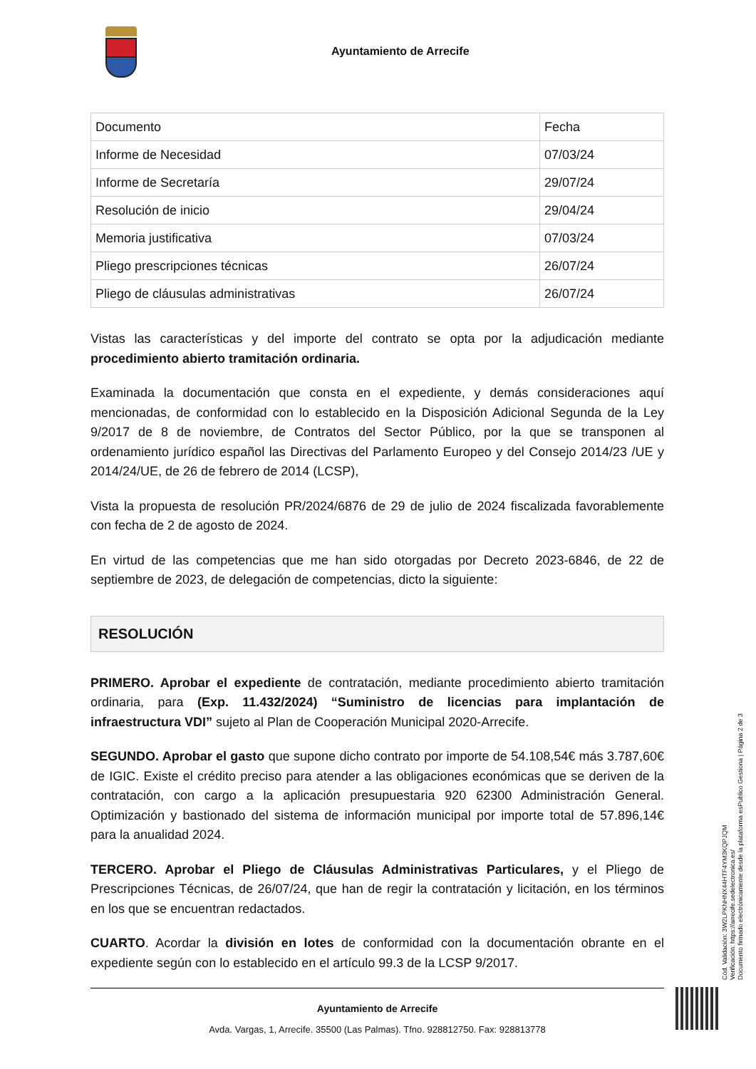Ayuntamiento de Arrecife
| Documento | Fecha |
| Informe de Necesidad | 07/03/24 |
| Informe de Secretaría | 29/07/24 |
| Resolución de inicio | 29/04/24 |
| Memoria justificativa | 07/03/24 |
| Pliego prescripciones técnicas | 26/07/24 |
| Pliego de cláusulas administrativas | 26/07/24 |
Vistas las características y del importe del contrato se opta por la adjudicación mediante procedimiento abierto tramitación ordinaria.
Examinada la documentación que consta en el expediente, y demás consideraciones aquí mencionadas, de conformidad con lo establecido en la Disposición Adicional Segunda de la Ley 9/2017 de 8 de noviembre, de Contratos del Sector Público, por la que se transponen al ordenamiento jurídico español las Directivas del Parlamento Europeo y del Consejo 2014/23 /UE y 2014/24/UE, de 26 de febrero de 2014 (LCSP),
Vista la propuesta de resolución PR/2024/6876 de 29 de julio de 2024 fiscalizada favorablemente con fecha de 2 de agosto de 2024.
En virtud de las competencias que me han sido otorgadas por Decreto 2023-6846, de 22 de septiembre de 2023, de delegación de competencias, dicto la siguiente:
RESOLUCIÓN
PRIMERO. Aprobar el expediente de contratación, mediante procedimiento abierto tramitación ordinaria, para (Exp. 11.432/2024) “Suministro de licencias para implantación de infraestructura VDI” sujeto al Plan de Cooperación Municipal 2020-Arrecife.
SEGUNDO. Aprobar el gasto que supone dicho contrato por importe de 54.108,54€ más 3.787,60€ de IGIC. Existe el crédito preciso para atender a las obligaciones económicas que se deriven de la contratación, con cargo a la aplicación presupuestaria 920 62300 Administración General. Optimización y bastionado del sistema de información municipal por importe total de 57.896,14€ para la anualidad 2024.
TERCERO. Aprobar el Pliego de Cláusulas Administrativas Particulares, y el Pliego de Prescripciones Técnicas, de 26/07/24, que han de regir la contratación y licitación, en los términos en los que se encuentran redactados.
CUARTO. Acordar la división en lotes de conformidad con la documentación obrante en el expediente según con lo establecido en el artículo 99.3 de la LCSP 9/2017.
Ayuntamiento de Arrecife
Avda. Vargas, 1, Arrecife. 35500 (Las Palmas). Tfno. 928812750. Fax: 928813778
Cód. Validación: 3W2LPKNHNX44HTF4YM3KQPJQM
Verificación: https://arrecife.sedelectronica.es/
Documento firmado electrónicamente desde la plataforma esPublico Gestiona | Página 2 de 3